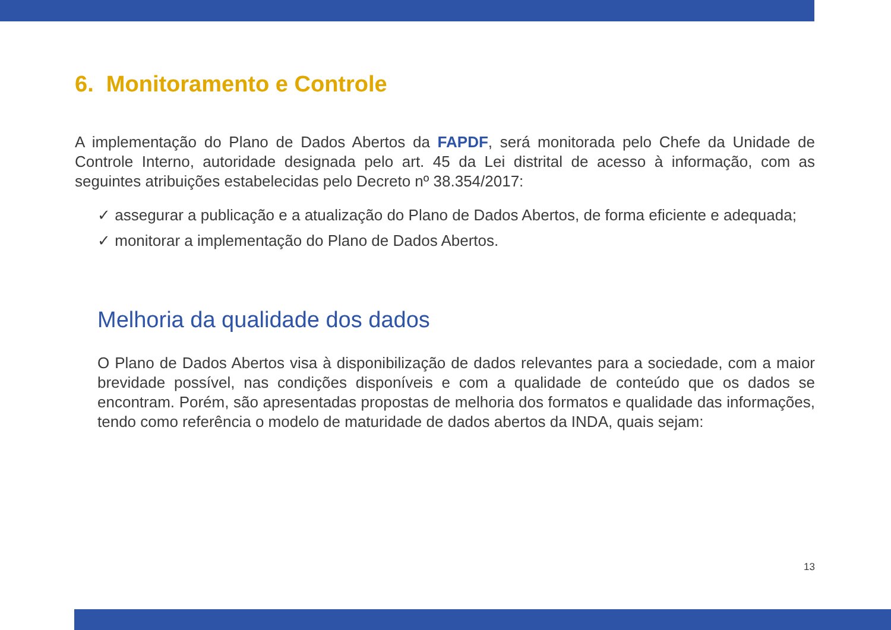6. Monitoramento e Controle
A implementação do Plano de Dados Abertos da FAPDF, será monitorada pelo Chefe da Unidade de Controle Interno, autoridade designada pelo art. 45 da Lei distrital de acesso à informação, com as seguintes atribuições estabelecidas pelo Decreto nº 38.354/2017:
✓ assegurar a publicação e a atualização do Plano de Dados Abertos, de forma eficiente e adequada;
✓ monitorar a implementação do Plano de Dados Abertos.
Melhoria da qualidade dos dados
O Plano de Dados Abertos visa à disponibilização de dados relevantes para a sociedade, com a maior brevidade possível, nas condições disponíveis e com a qualidade de conteúdo que os dados se encontram. Porém, são apresentadas propostas de melhoria dos formatos e qualidade das informações, tendo como referência o modelo de maturidade de dados abertos da INDA, quais sejam:
13